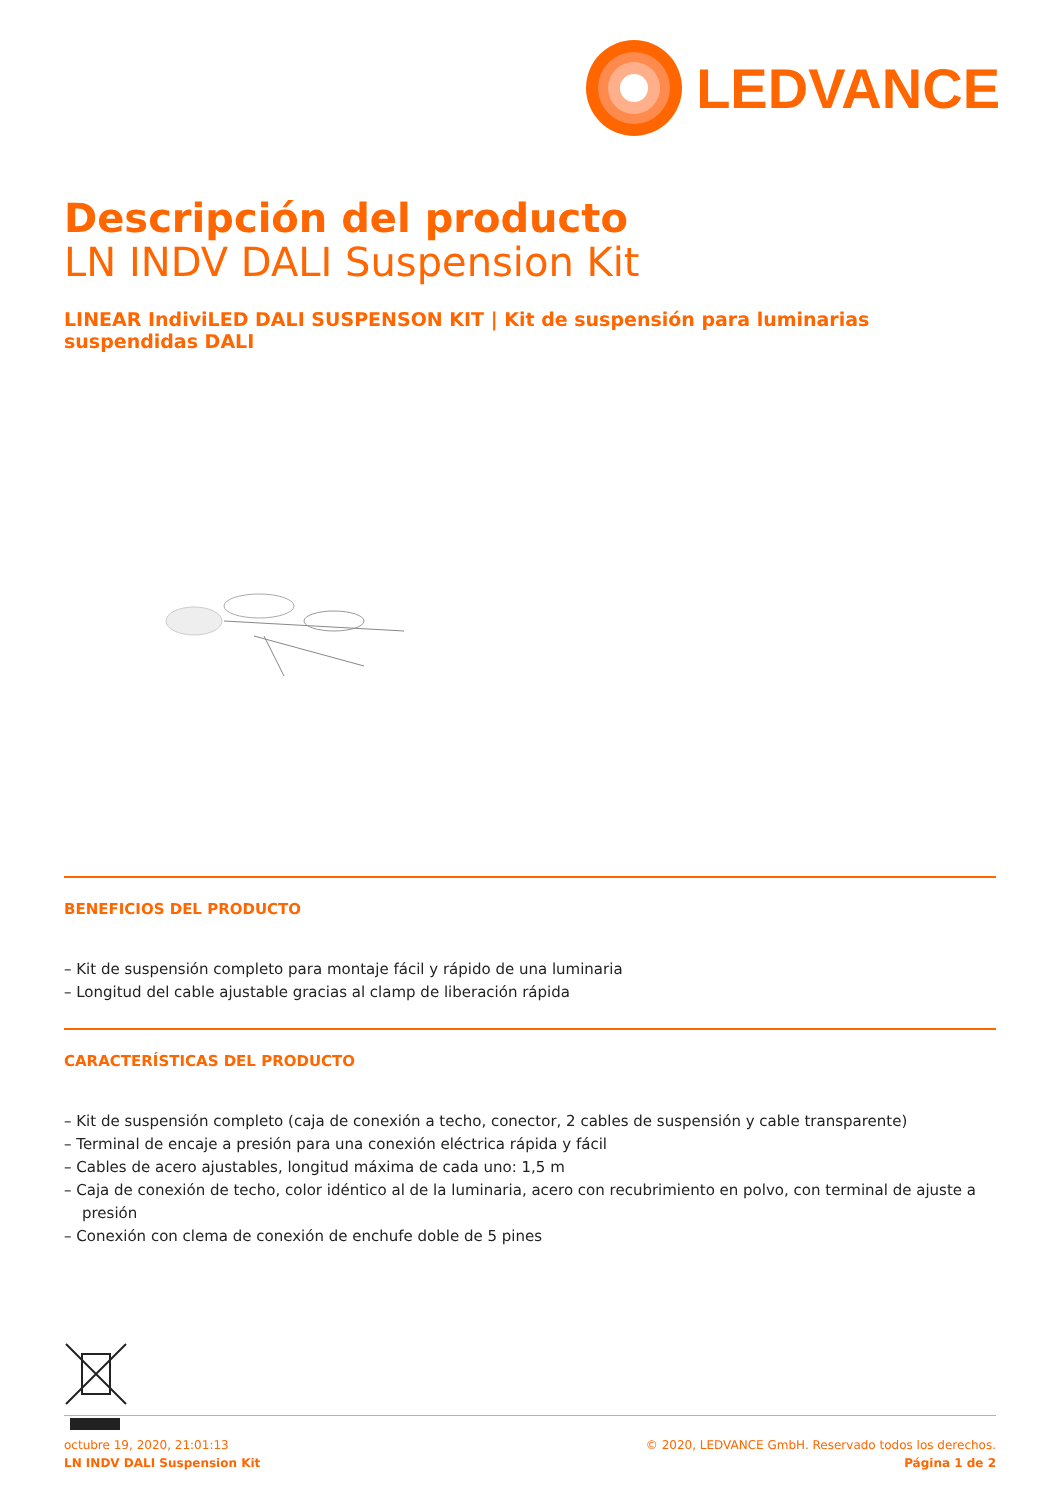LEDVANCE
Descripción del producto
LN INDV DALI Suspension Kit
LINEAR IndiviLED DALI SUSPENSON KIT | Kit de suspensión para luminarias suspendidas DALI
BENEFICIOS DEL PRODUCTO
– Kit de suspensión completo para montaje fácil y rápido de una luminaria
– Longitud del cable ajustable gracias al clamp de liberación rápida
CARACTERÍSTICAS DEL PRODUCTO
– Kit de suspensión completo (caja de conexión a techo, conector, 2 cables de suspensión y cable transparente)
– Terminal de encaje a presión para una conexión eléctrica rápida y fácil
– Cables de acero ajustables, longitud máxima de cada uno: 1,5 m
– Caja de conexión de techo, color idéntico al de la luminaria, acero con recubrimiento en polvo, con terminal de ajuste a presión
– Conexión con clema de conexión de enchufe doble de 5 pines
octubre 19, 2020, 21:01:13
LN INDV DALI Suspension Kit
© 2020, LEDVANCE GmbH. Reservado todos los derechos.
Página 1 de 2